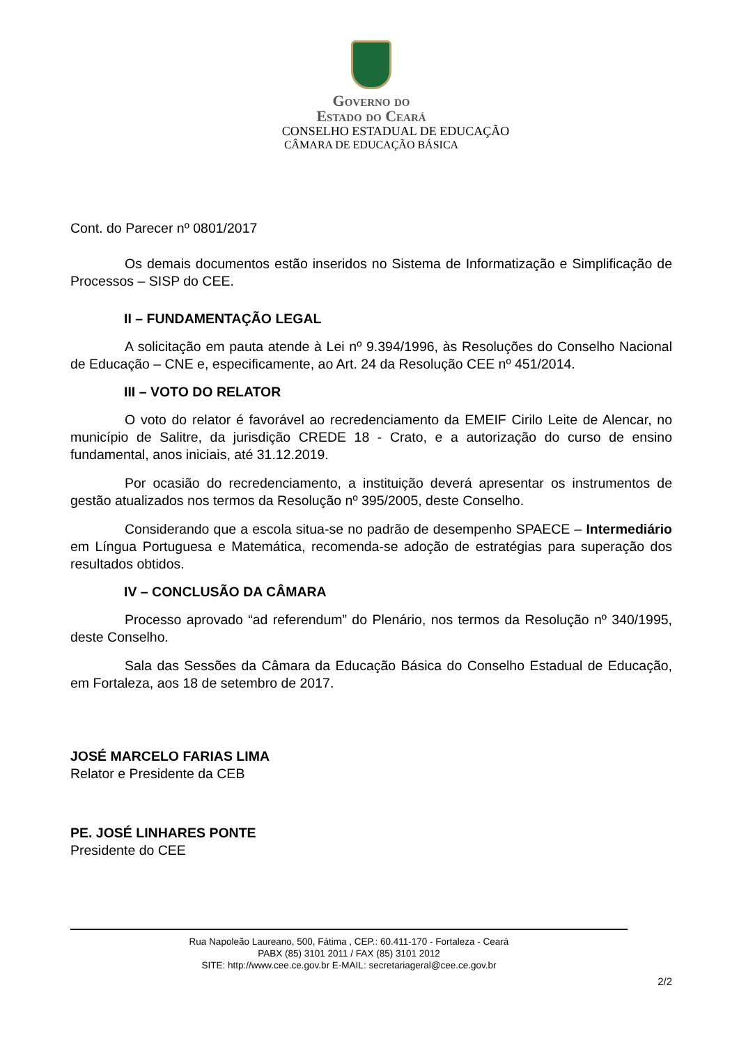Governo do
Estado do Ceará
CONSELHO ESTADUAL DE EDUCAÇÃO
CÂMARA DE EDUCAÇÃO BÁSICA
Cont. do Parecer nº 0801/2017
Os demais documentos estão inseridos no Sistema de Informatização e Simplificação de Processos – SISP do CEE.
II – FUNDAMENTAÇÃO LEGAL
A solicitação em pauta atende à Lei nº 9.394/1996, às Resoluções do Conselho Nacional de Educação – CNE e, especificamente, ao Art. 24 da Resolução CEE nº 451/2014.
III – VOTO DO RELATOR
O voto do relator é favorável ao recredenciamento da EMEIF Cirilo Leite de Alencar, no município de Salitre, da jurisdição CREDE 18 - Crato, e a autorização do curso de ensino fundamental, anos iniciais, até 31.12.2019.
Por ocasião do recredenciamento, a instituição deverá apresentar os instrumentos de gestão atualizados nos termos da Resolução nº 395/2005, deste Conselho.
Considerando que a escola situa-se no padrão de desempenho SPAECE – Intermediário em Língua Portuguesa e Matemática, recomenda-se adoção de estratégias para superação dos resultados obtidos.
IV – CONCLUSÃO DA CÂMARA
Processo aprovado “ad referendum” do Plenário, nos termos da Resolução nº 340/1995, deste Conselho.
Sala das Sessões da Câmara da Educação Básica do Conselho Estadual de Educação, em Fortaleza, aos 18 de setembro de 2017.
JOSÉ MARCELO FARIAS LIMA
Relator e Presidente da CEB
PE. JOSÉ LINHARES PONTE
Presidente do CEE
Rua Napoleão Laureano, 500, Fátima , CEP.: 60.411-170 - Fortaleza - Ceará
PABX (85) 3101 2011 / FAX (85) 3101 2012
SITE: http://www.cee.ce.gov.br E-MAIL: secretariageral@cee.ce.gov.br
2/2